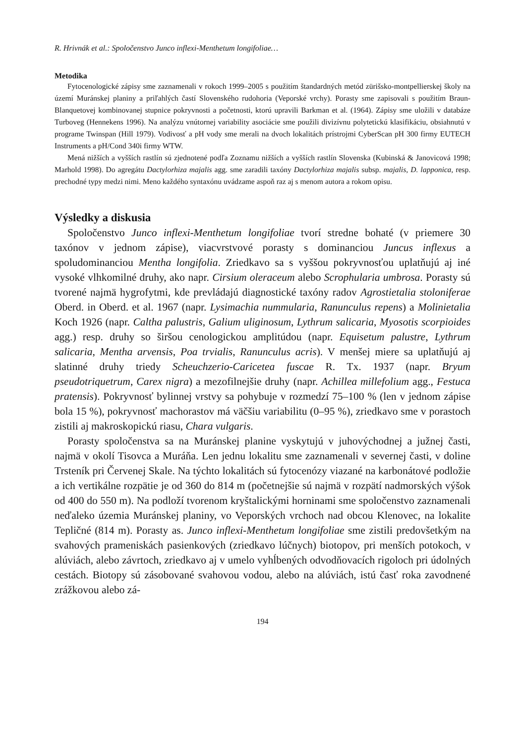R. Hrivnák et al.: Spoločenstvo Junco inflexi-Menthetum longifoliae…
Metodika
Fytocenologické zápisy sme zaznamenali v rokoch 1999–2005 s použitím štandardných metód zürišsko-montpellierskej školy na území Muránskej planiny a priľahlých častí Slovenského rudohoria (Veporské vrchy). Porasty sme zapisovali s použitím Braun-Blanquetovej kombinovanej stupnice pokryvnosti a početnosti, ktorú upravili Barkman et al. (1964). Zápisy sme uložili v databáze Turboveg (Hennekens 1996). Na analýzu vnútornej variability asociácie sme použili divizívnu polytetickú klasifi­káciu, obsiahnutú v programe Twinspan (Hill 1979). Vodivosť a pH vody sme merali na dvoch lokali­tách prístrojmi CyberScan pH 300 firmy EUTECH Instruments a pH/Cond 340i firmy WTW.
Mená nižších a vyšších rastlín sú zjednotené podľa Zoznamu nižších a vyšších rastlín Slovenska (Kubinská & Janovicová 1998; Marhold 1998). Do agregátu Dactylorhiza majalis agg. sme zaradili taxóny Dactylorhiza majalis subsp. majalis, D. lapponica, resp. prechodné typy medzi nimi. Meno kaž­dého syntaxónu uvádzame aspoň raz aj s menom autora a rokom opisu.
Výsledky a diskusia
Spoločenstvo Junco inflexi-Menthetum longifoliae tvorí stredne bohaté (v prie­mere 30 taxónov v jednom zápise), viacvrstvové porasty s dominanciou Juncus inflexus a spoludominanciou Mentha longifolia. Zriedkavo sa s vyššou pokryv­nosťou uplatňujú aj iné vysoké vlhkomilné druhy, ako napr. Cirsium oleraceum alebo Scrophularia umbrosa. Porasty sú tvorené najmä hygrofytmi, kde prevládajú diagnostické taxóny radov Agrostietalia stoloniferae Oberd. in Oberd. et al. 1967 (napr. Lysimachia nummularia, Ranunculus repens) a Molinietalia Koch 1926 (napr. Caltha palustris, Galium uliginosum, Lythrum salicaria, Myosotis scorpi­oides agg.) resp. druhy so širšou cenologickou amplitúdou (napr. Equisetum palus­tre, Lythrum salicaria, Mentha arvensis, Poa trvialis, Ranunculus acris). V menšej miere sa uplatňujú aj slatinné druhy triedy Scheuchzerio-Caricetea fuscae R. Tx. 1937 (napr. Bryum pseudotriquetrum, Carex nigra) a mezofilnejšie druhy (napr. Achillea millefolium agg., Festuca pratensis). Pokryvnosť bylinnej vrstvy sa pohy­buje v rozmedzí 75–100 % (len v jednom zápise bola 15 %), pokryvnosť macho­rastov má väčšiu variabilitu (0–95 %), zriedkavo sme v porastoch zistili aj makro­skopickú riasu, Chara vulgaris.
Porasty spoločenstva sa na Muránskej planine vyskytujú v juhovýchodnej a juž­nej časti, najmä v okolí Tisovca a Muráňa. Len jednu lokalitu sme zaznamenali v severnej časti, v doline Trsteník pri Červenej Skale. Na týchto lokalitách sú fytocenózy viazané na karbonátové podložie a ich vertikálne rozpätie je od 360 do 814 m (početnejšie sú najmä v rozpätí nadmorských výšok od 400 do 550 m). Na podloží tvorenom kryštalickými horninami sme spoločenstvo zaznamenali neďa­leko územia Muránskej planiny, vo Veporských vrchoch nad obcou Klenovec, na lokalite Tepličné (814 m). Porasty as. Junco inflexi-Menthetum longifoliae sme zis­tili predovšetkým na svahových prameniskách pasienkových (zriedkavo lúčnych) biotopov, pri menších potokoch, v alúviách, alebo závrtoch, zriedkavo aj v umelo vyhĺbených odvodňovacích rigoloch pri údolných cestách. Biotopy sú zásobované svahovou vodou, alebo na alúviách, istú časť roka zavodnené zrážkovou alebo zá-
194